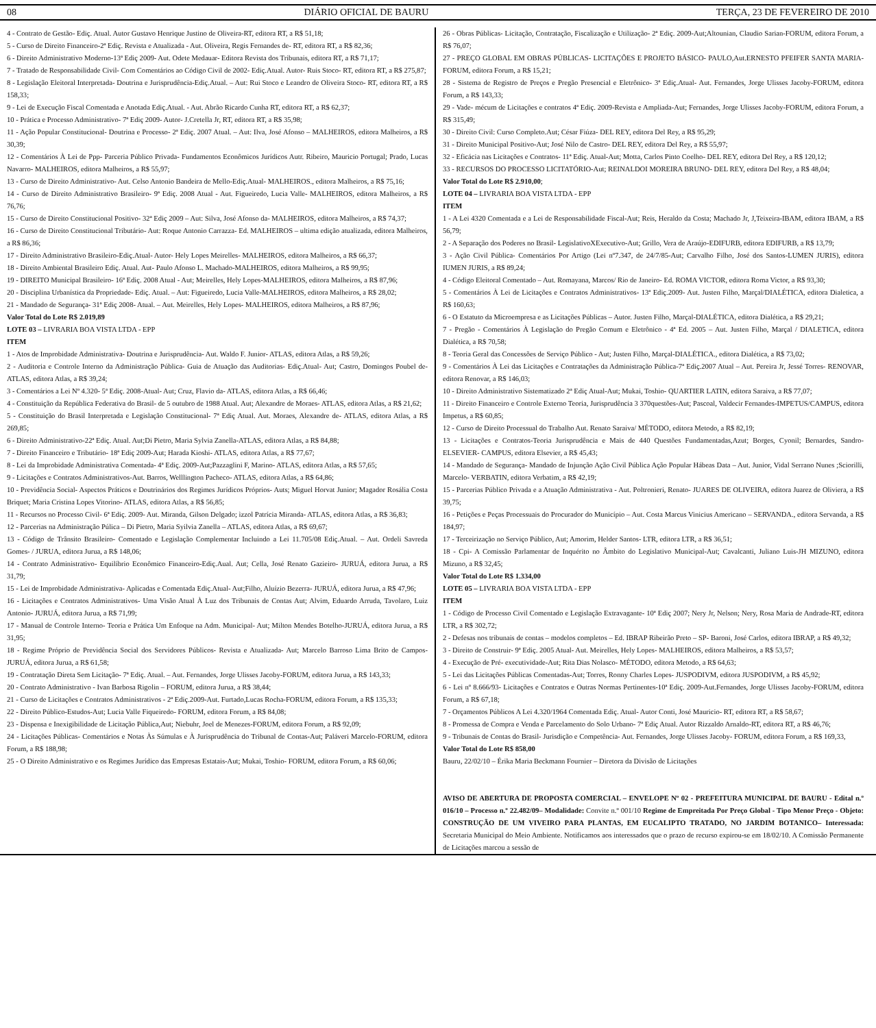08 DIÁRIO OFICIAL DE BAURU TERÇA, 23 DE FEVEREIRO DE 2010
4 - Contrato de Gestão- Ediç. Atual. Autor Gustavo Henrique Justino de Oliveira-RT, editora RT, a R$ 51,18;
5 - Curso de Direito Financeiro-2ª Ediç. Revista e Atualizada - Aut. Oliveira, Regis Fernandes de- RT, editora RT, a R$ 82,36;
6 - Direito Administrativo Moderno-13ª Ediç 2009- Aut. Odete Medauar- Editora Revista dos Tribunais, editora RT, a R$ 71,17;
7 - Tratado de Responsabilidade Civil- Com Comentários ao Código Civil de 2002- Ediç.Atual. Autor- Ruis Stoco- RT, editora RT, a R$ 275,87;
8 - Legislação Eleitoral Interpretada- Doutrina e Jurisprudência-Ediç.Atual. – Aut: Rui Stoco e Leandro de Oliveira Stoco- RT, editora RT, a R$ 158,33;
9 - Lei de Execução Fiscal Comentada e Anotada Ediç.Atual. - Aut. Abrão Ricardo Cunha RT, editora RT, a R$ 62,37;
10 - Prática e Processo Administrativo- 7ª Ediç 2009- Autor- J.Cretella Jr, RT, editora RT, a R$ 35,98;
11 - Ação Popular Constitucional- Doutrina e Processo- 2ª Ediç. 2007 Atual. – Aut: Ilva, José Afonso – MALHEIROS, editora Malheiros, a R$ 30,39;
12 - Comentários À Lei de Ppp- Parceria Público Privada- Fundamentos Econômicos Jurídicos Autr. Ribeiro, Mauricio Portugal; Prado, Lucas Navarro- MALHEIROS, editora Malheiros, a R$ 55,97;
13 - Curso de Direito Administrativo- Aut. Celso Antonio Bandeira de Mello-Ediç.Atual- MALHEIROS., editora Malheiros, a R$ 75,16;
14 - Curso de Direito Administrativo Brasileiro- 9ª Ediç. 2008 Atual - Aut. Figueiredo, Lucia Valle- MALHEIROS, editora Malheiros, a R$ 76,76;
15 - Curso de Direito Constitucional Positivo- 32ª Ediç 2009 – Aut: Silva, José Afonso da- MALHEIROS, editora Malheiros, a R$ 74,37;
16 - Curso de Direito Constitucional Tributário- Aut: Roque Antonio Carrazza- Ed. MALHEIROS – ultima edição atualizada, editora Malheiros, a R$ 86,36;
17 - Direito Administrativo Brasileiro-Ediç.Atual- Autor- Hely Lopes Meirelles- MALHEIROS, editora Malheiros, a R$ 66,37;
18 - Direito Ambiental Brasileiro Ediç. Atual. Aut- Paulo Afonso L. Machado-MALHEIROS, editora Malheiros, a R$ 99,95;
19 - DIREITO Municipal Brasileiro- 16ª Ediç. 2008 Atual - Aut; Meirelles, Hely Lopes-MALHEIROS, editora Malheiros, a R$ 87,96;
20 - Disciplina Urbanística da Propriedade- Ediç. Atual. – Aut: Figueiredo, Lucia Valle-MALHEIROS, editora Malheiros, a R$ 28,02;
21 - Mandado de Segurança- 31ª Ediç 2008- Atual. – Aut. Meirelles, Hely Lopes- MALHEIROS, editora Malheiros, a R$ 87,96;
Valor Total do Lote R$ 2.019,89
LOTE 03 – LIVRARIA BOA VISTA LTDA - EPP
ITEM
1 - Atos de Improbidade Administrativa- Doutrina e Jurisprudência- Aut. Waldo F. Junior- ATLAS, editora Atlas, a R$ 59,26;
2 - Auditoria e Controle Interno da Administração Pública- Guia de Atuação das Auditorias- Ediç.Atual- Aut; Castro, Domingos Poubel de- ATLAS, editora Atlas, a R$ 39,24;
3 - Comentários a Lei Nº 4.320- 5ª Ediç. 2008-Atual- Aut; Cruz, Flavio da- ATLAS, editora Atlas, a R$ 66,46;
4 - Constituição da República Federativa do Brasil- de 5 outubro de 1988 Atual. Aut; Alexandre de Moraes- ATLAS, editora Atlas, a R$ 21,62;
5 - Constituição do Brasil Interpretada e Legislação Constitucional- 7ª Ediç Atual. Aut. Moraes, Alexandre de- ATLAS, editora Atlas, a R$ 269,85;
6 - Direito Administrativo-22ª Ediç. Atual. Aut;Di Pietro, Maria Sylvia Zanella-ATLAS, editora Atlas, a R$ 84,88;
7 - Direito Financeiro e Tributário- 18ª Ediç 2009-Aut; Harada Kioshi- ATLAS, editora Atlas, a R$ 77,67;
8 - Lei da Improbidade Administrativa Comentada- 4ª Ediç. 2009-Aut;Pazzaglini F, Marino- ATLAS, editora Atlas, a R$ 57,65;
9 - Licitações e Contratos Administrativos-Aut. Barros, Welllington Pacheco- ATLAS, editora Atlas, a R$ 64,86;
10 - Previdência Social- Aspectos Práticos e Doutrinários dos Regimes Jurídicos Próprios- Auts; Miguel Horvat Junior; Magador Rosália Costa Briquet; Maria Cristina Lopes Vitorino- ATLAS, editora Atlas, a R$ 56,85;
11 - Recursos no Processo Civil- 6ª Ediç. 2009- Aut. Miranda, Gilson Delgado; ìzzol Patrícia Miranda- ATLAS, editora Atlas, a R$ 36,83;
12 - Parcerias na Administração Púlica – Di Pietro, Maria Syilvia Zanella – ATLAS, editora Atlas, a R$ 69,67;
13 - Código de Trânsito Brasileiro- Comentado e Legislação Complementar Incluindo a Lei 11.705/08 Ediç.Atual. – Aut. Ordeli Savreda Gomes- / JURUA, editora Jurua, a R$ 148,06;
14 - Contrato Administrativo- Equilíbrio Econômico Financeiro-Ediç.Aual. Aut; Cella, José Renato Gazieiro- JURUÁ, editora Jurua, a R$ 31,79;
15 - Lei de Improbidade Administrativa- Aplicadas e Comentada Ediç.Atual- Aut;Filho, Aluízio Bezerra- JURUÁ, editora Jurua, a R$ 47,96;
16 - Licitações e Contratos Administrativos- Uma Visão Atual À Luz dos Tribunais de Contas Aut; Alvim, Eduardo Arruda, Tavolaro, Luiz Antonio- JURUÁ, editora Jurua, a R$ 71,99;
17 - Manual de Controle Interno- Teoria e Prática Um Enfoque na Adm. Municipal- Aut; Milton Mendes Botelho-JURUÁ, editora Jurua, a R$ 31,95;
18 - Regime Próprio de Previdência Social dos Servidores Públicos- Revista e Atualizada- Aut; Marcelo Barroso Lima Brito de Campos- JURUÁ, editora Jurua, a R$ 61,58;
19 - Contratação Direta Sem Licitação- 7ª Ediç. Atual. – Aut. Fernandes, Jorge Ulisses Jacoby-FORUM, editora Jurua, a R$ 143,33;
20 - Contrato Administrativo - Ivan Barbosa Rigolin – FORUM, editora Jurua, a R$ 38,44;
21 - Curso de Licitações e Contratos Administrativos - 2ª Ediç.2009-Aut. Furtado,Lucas Rocha-FORUM, editora Forum, a R$ 135,33;
22 - Direito Público-Estudos-Aut; Lucia Valle Fiqueiredo- FORUM, editora Forum, a R$ 84,08;
23 - Dispensa e Inexigibilidade de Licitação Pública,Aut; Niebuhr, Joel de Menezes-FORUM, editora Forum, a R$ 92,09;
24 - Licitações Públicas- Comentários e Notas Às Súmulas e À Jurisprudência do Tribunal de Contas-Aut; Paláveri Marcelo-FORUM, editora Forum, a R$ 188,98;
25 - O Direito Administrativo e os Regimes Jurídico das Empresas Estatais-Aut; Mukai, Toshio- FORUM, editora Forum, a R$ 60,06;
26 - Obras Públicas- Licitação, Contratação, Fiscalização e Utilização- 2ª Ediç. 2009-Aut;Altounian, Claudio Sarian-FORUM, editora Forum, a R$ 76,07;
27 - PREÇO GLOBAL EM OBRAS PÚBLICAS- LICITAÇÕES E PROJETO BÁSICO- PAULO,Aut.ERNESTO PFEIFER SANTA MARIA-FORUM, editora Forum, a R$ 15,21;
28 - Sistema de Registro de Preços e Pregão Presencial e Eletrônico- 3ª Ediç.Atual- Aut. Fernandes, Jorge Ulisses Jacoby-FORUM, editora Forum, a R$ 143,33;
29 - Vade- mécum de Licitações e contratos 4ª Ediç. 2009-Revista e Ampliada-Aut; Fernandes, Jorge Ulisses Jacoby-FORUM, editora Forum, a R$ 315,49;
30 - Direito Civil: Curso Completo.Aut; César Fiúza- DEL REY, editora Del Rey, a R$ 95,29;
31 - Direito Municipal Positivo-Aut; José Nilo de Castro- DEL REY, editora Del Rey, a R$ 55,97;
32 - Eficácia nas Licitações e Contratos- 11ª Ediç. Atual-Aut; Motta, Carlos Pinto Coelho- DEL REY, editora Del Rey, a R$ 120,12;
33 - RECURSOS DO PROCESSO LICITATÓRIO-Aut; REINALDOI MOREIRA BRUNO- DEL REY, editora Del Rey, a R$ 48,04;
Valor Total do Lote R$ 2.910,00;
LOTE 04 – LIVRARIA BOA VISTA LTDA - EPP
ITEM
1 - A Lei 4320 Comentada e a Lei de Responsabilidade Fiscal-Aut; Reis, Heraldo da Costa; Machado Jr, J,Teixeira-IBAM, editora IBAM, a R$ 56,79;
2 - A Separação dos Poderes no Brasil- LegislativoXExecutivo-Aut; Grillo, Vera de Araújo-EDIFURB, editora EDIFURB, a R$ 13,79;
3 - Ação Civil Pública- Comentários Por Artigo (Lei nº7.347, de 24/7/85-Aut; Carvalho Filho, José dos Santos-LUMEN JURIS), editora IUMEN JURIS, a R$ 89,24;
4 - Código Eleitoral Comentado – Aut. Romayana, Marcos/ Rio de Janeiro- Ed. ROMA VICTOR, editora Roma Victor, a R$ 93,30;
5 - Comentários À Lei de Licitações e Contratos Administrativos- 13ª Ediç.2009- Aut. Justen Filho, Marçal/DIALÉTICA, editora Dialetica, a R$ 160,63;
6 - O Estatuto da Microempresa e as Licitações Públicas – Autor. Justen Filho, Marçal-DIALÉTICA, editora Dialética, a R$ 29,21;
7 - Pregão - Comentários À Legislação do Pregão Comum e Eletrônico - 4ª Ed. 2005 – Aut. Justen Filho, Marçal / DIALETICA, editora Dialética, a R$ 70,58;
8 - Teoria Geral das Concessões de Serviço Público - Aut; Justen Filho, Marçal-DIALÉTICA., editora Dialética, a R$ 73,02;
9 - Comentários À Lei das Licitações e Contratações da Administração Pública-7ª Ediç.2007 Atual – Aut. Pereira Jr, Jessé Torres- RENOVAR, editora Renovar, a R$ 146,03;
10 - Direito Administrativo Sistematizado 2ª Ediç Atual-Aut; Mukai, Toshio- QUARTIER LATIN, editora Saraiva, a R$ 77,07;
11 - Direito Financeiro e Controle Externo Teoria, Jurisprudência 3 370questões-Aut; Pascoal, Valdecir Fernandes-IMPETUS/CAMPUS, editora Impetus, a R$ 60,85;
12 - Curso de Direito Processual do Trabalho Aut. Renato Saraiva/ MÉTODO, editora Metodo, a R$ 82,19;
13 - Licitações e Contratos-Teoria Jurisprudência e Mais de 440 Questões Fundamentadas,Azut; Borges, Cyonil; Bernardes, Sandro-ELSEVIER- CAMPUS, editora Elsevier, a R$ 45,43;
14 - Mandado de Segurança- Mandado de Injunção Ação Civil Pública Ação Popular Hábeas Data – Aut. Junior, Vidal Serrano Nunes ;Sciorilli, Marcelo- VERBATIN, editora Verbatim, a R$ 42,19;
15 - Parcerias Público Privada e a Atuação Administrativa - Aut. Poltronieri, Renato- JUARES DE OLIVEIRA, editora Juarez de Oliviera, a R$ 39,75;
16 - Petições e Peças Processuais do Procurador do Município – Aut. Costa Marcus Vinicius Americano – SERVANDA., editora Servanda, a R$ 184,97;
17 - Terceirização no Serviço Público, Aut; Amorim, Helder Santos- LTR, editora LTR, a R$ 36,51;
18 - Cpi- A Comissão Parlamentar de Inquérito no Âmbito do Legislativo Municipal-Aut; Cavalcanti, Juliano Luis-JH MIZUNO, editora Mizuno, a R$ 32,45;
Valor Total do Lote R$ 1.334,00
LOTE 05 – LIVRARIA BOA VISTA LTDA - EPP
ITEM
1 - Código de Processo Civil Comentado e Legislação Extravagante- 10ª Ediç 2007; Nery Jr, Nelson; Nery, Rosa Maria de Andrade-RT, editora LTR, a R$ 302,72;
2 - Defesas nos tribunais de contas – modelos completos – Ed. IBRAP Ribeirão Preto – SP- Baroni, José Carlos, editora IBRAP, a R$ 49,32;
3 - Direito de Construir- 9ª Ediç. 2005 Atual- Aut. Meirelles, Hely Lopes- MALHEIROS, editora Malheiros, a R$ 53,57;
4 - Execução de Pré- executividade-Aut; Rita Dias Nolasco- MÉTODO, editora Metodo, a R$ 64,63;
5 - Lei das Licitações Públicas Comentadas-Aut; Torres, Ronny Charles Lopes- JUSPODIVM, editora JUSPODIVM, a R$ 45,92;
6 - Lei nº 8.666/93- Licitações e Contratos e Outras Normas Pertinentes-10ª Ediç. 2009-Aut.Fernandes, Jorge Ulisses Jacoby-FORUM, editora Forum, a R$ 67,18;
7 - Orçamentos Públicos A Lei 4.320/1964 Comentada Ediç. Atual- Autor Conti, José Mauricio- RT, editora RT, a R$ 58,67;
8 - Promessa de Compra e Venda e Parcelamento do Solo Urbano- 7ª Ediç Atual. Autor Rizzaldo Arnaldo-RT, editora RT, a R$ 46,76;
9 - Tribunais de Contas do Brasil- Jurisdição e Competência- Aut. Fernandes, Jorge Ulisses Jacoby- FORUM, editora Forum, a R$ 169,33,
Valor Total do Lote R$ 858,00
Bauru, 22/02/10 – Érika Maria Beckmann Fournier – Diretora da Divisão de Licitações
AVISO DE ABERTURA DE PROPOSTA COMERCIAL – ENVELOPE Nº 02 - PREFEITURA MUNICIPAL DE BAURU - Edital n.º 016/10 – Processo n.º 22.482/09– Modalidade: Convite n.º 001/10 Regime de Empreitada Por Preço Global - Tipo Menor Preço - Objeto: CONSTRUÇÃO DE UM VIVEIRO PARA PLANTAS, EM EUCALIPTO TRATADO, NO JARDIM BOTANICO– Interessada: Secretaria Municipal do Meio Ambiente. Notificamos aos interessados que o prazo de recurso expirou-se em 18/02/10. A Comissão Permanente de Licitações marcou a sessão de